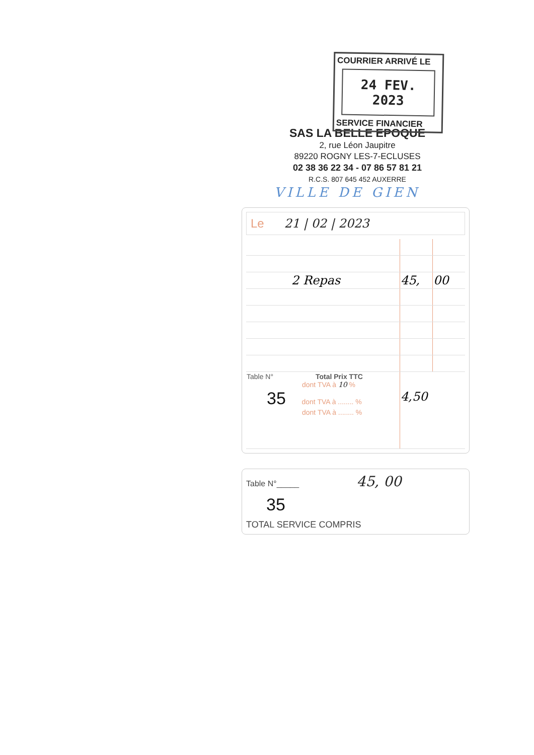COURRIER ARRIVÉ LE
24 FEV. 2023
SERVICE FINANCIER
SAS LA BELLE EPOQUE
2, rue Léon Jaupitre
89220 ROGNY LES-7-ECLUSES
02 38 36 22 34 - 07 86 57 81 21
R.C.S. 807 645 452 AUXERRE
VILLE DE GIEN
Le 21 | 02 | 2023
| 2 Repas | 45, | 00 |
| Table N° Total Prix TTC dont TVA à 10 % 35 dont TVA à ........ % dont TVA à ........ % | 4,50 | |
Table N°_____ 45, 00
35
TOTAL SERVICE COMPRIS